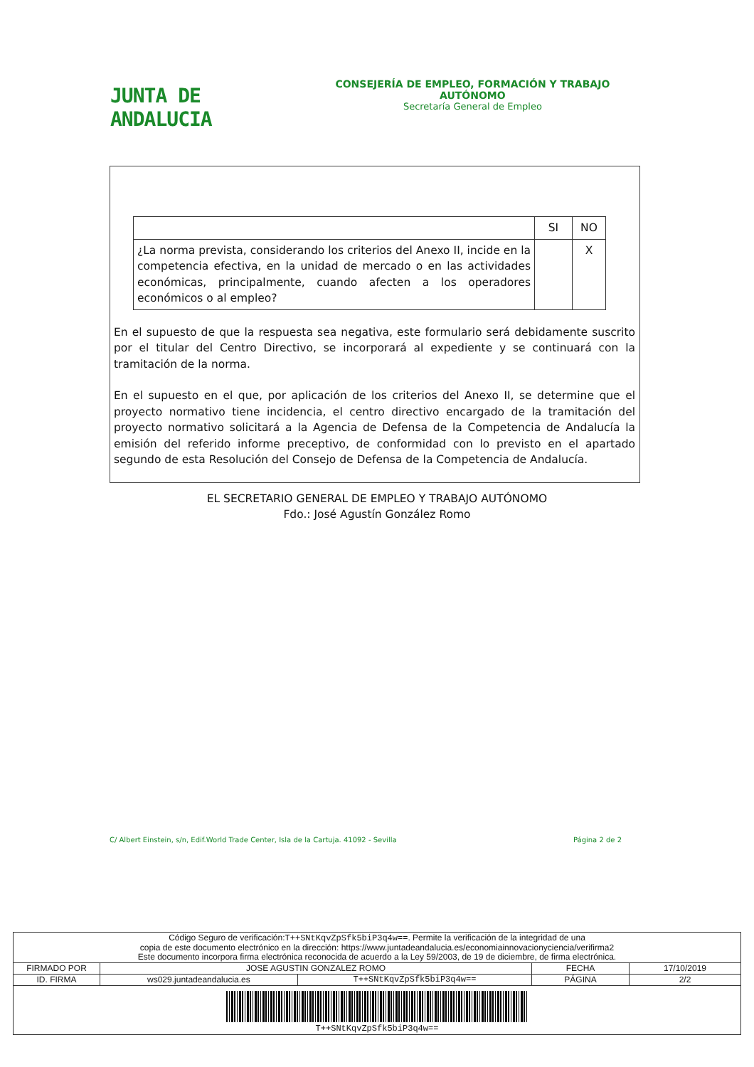JUNTA DE ANDALUCIA
CONSEJERÍA DE EMPLEO, FORMACIÓN Y TRABAJO AUTÓNOMO
Secretaría General de Empleo
| | SI | NO |
| ¿La norma prevista, considerando los criterios del Anexo II, incide en la competencia efectiva, en la unidad de mercado o en las actividades económicas, principalmente, cuando afecten a los operadores económicos o al empleo? | | X |
En el supuesto de que la respuesta sea negativa, este formulario será debidamente suscrito por el titular del Centro Directivo, se incorporará al expediente y se continuará con la tramitación de la norma.
En el supuesto en el que, por aplicación de los criterios del Anexo II, se determine que el proyecto normativo tiene incidencia, el centro directivo encargado de la tramitación del proyecto normativo solicitará a la Agencia de Defensa de la Competencia de Andalucía la emisión del referido informe preceptivo, de conformidad con lo previsto en el apartado segundo de esta Resolución del Consejo de Defensa de la Competencia de Andalucía.
EL SECRETARIO GENERAL DE EMPLEO Y TRABAJO AUTÓNOMO
Fdo.: José Agustín González Romo
C/ Albert Einstein, s/n, Edif.World Trade Center, Isla de la Cartuja. 41092 - Sevilla Página 2 de 2
| Código Seguro de verificación: T++SNtKqvZpSfk5biP3q4w== . Permite la verificación de la integridad de una copia de este documento electrónico en la dirección: https://www.juntadeandalucia.es/economiainnovacionyciencia/verifirma2 Este documento incorpora firma electrónica reconocida de acuerdo a la Ley 59/2003, de 19 de diciembre, de firma electrónica. | | | | |
| FIRMADO POR | JOSE AGUSTIN GONZALEZ ROMO | | FECHA | 17/10/2019 |
| ID. FIRMA | ws029.juntadeandalucia.es | T++SNtKqvZpSfk5biP3q4w== | PÁGINA | 2/2 |
| T++SNtKqvZpSfk5biP3q4w== | | | | |